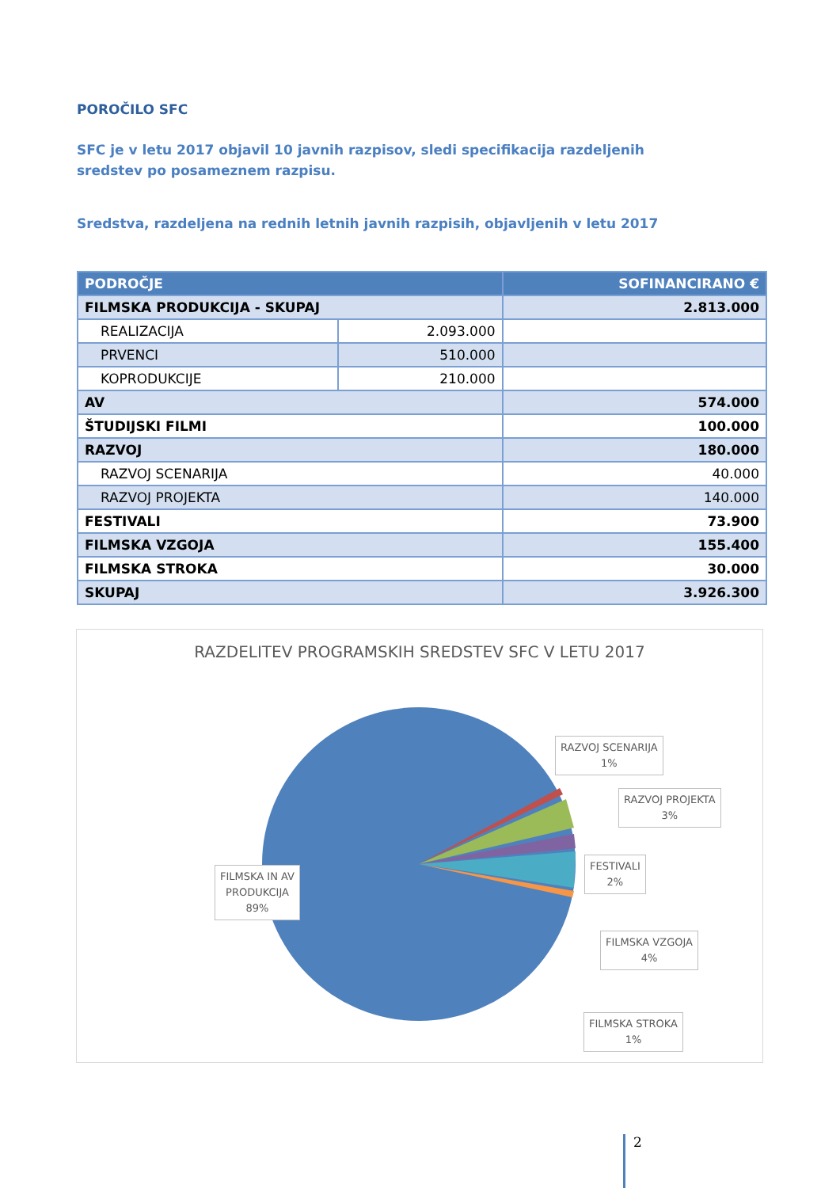POROČILO SFC
SFC je v letu 2017 objavil 10 javnih razpisov, sledi specifikacija razdeljenih sredstev po posameznem razpisu.
Sredstva, razdeljena na rednih letnih javnih razpisih, objavljenih v letu 2017
| PODROČJE | | SOFINANCIRANO € |
| --- | --- | --- |
| FILMSKA PRODUKCIJA - SKUPAJ | | 2.813.000 |
| REALIZACIJA | 2.093.000 | |
| PRVENCI | 510.000 | |
| KOPRODUKCIJE | 210.000 | |
| AV | | 574.000 |
| ŠTUDIJSKI FILMI | | 100.000 |
| RAZVOJ | | 180.000 |
| RAZVOJ SCENARIJA | | 40.000 |
| RAZVOJ PROJEKTA | | 140.000 |
| FESTIVALI | | 73.900 |
| FILMSKA VZGOJA | | 155.400 |
| FILMSKA STROKA | | 30.000 |
| SKUPAJ | | 3.926.300 |
RAZDELITEV PROGRAMSKIH SREDSTEV SFC V LETU 2017
RAZVOJ SCENARIJA
1%
RAZVOJ PROJEKTA
3%
FESTIVALI
2%
FILMSKA IN AV
PRODUKCIJA
89%
FILMSKA VZGOJA
4%
FILMSKA STROKA
1%
2